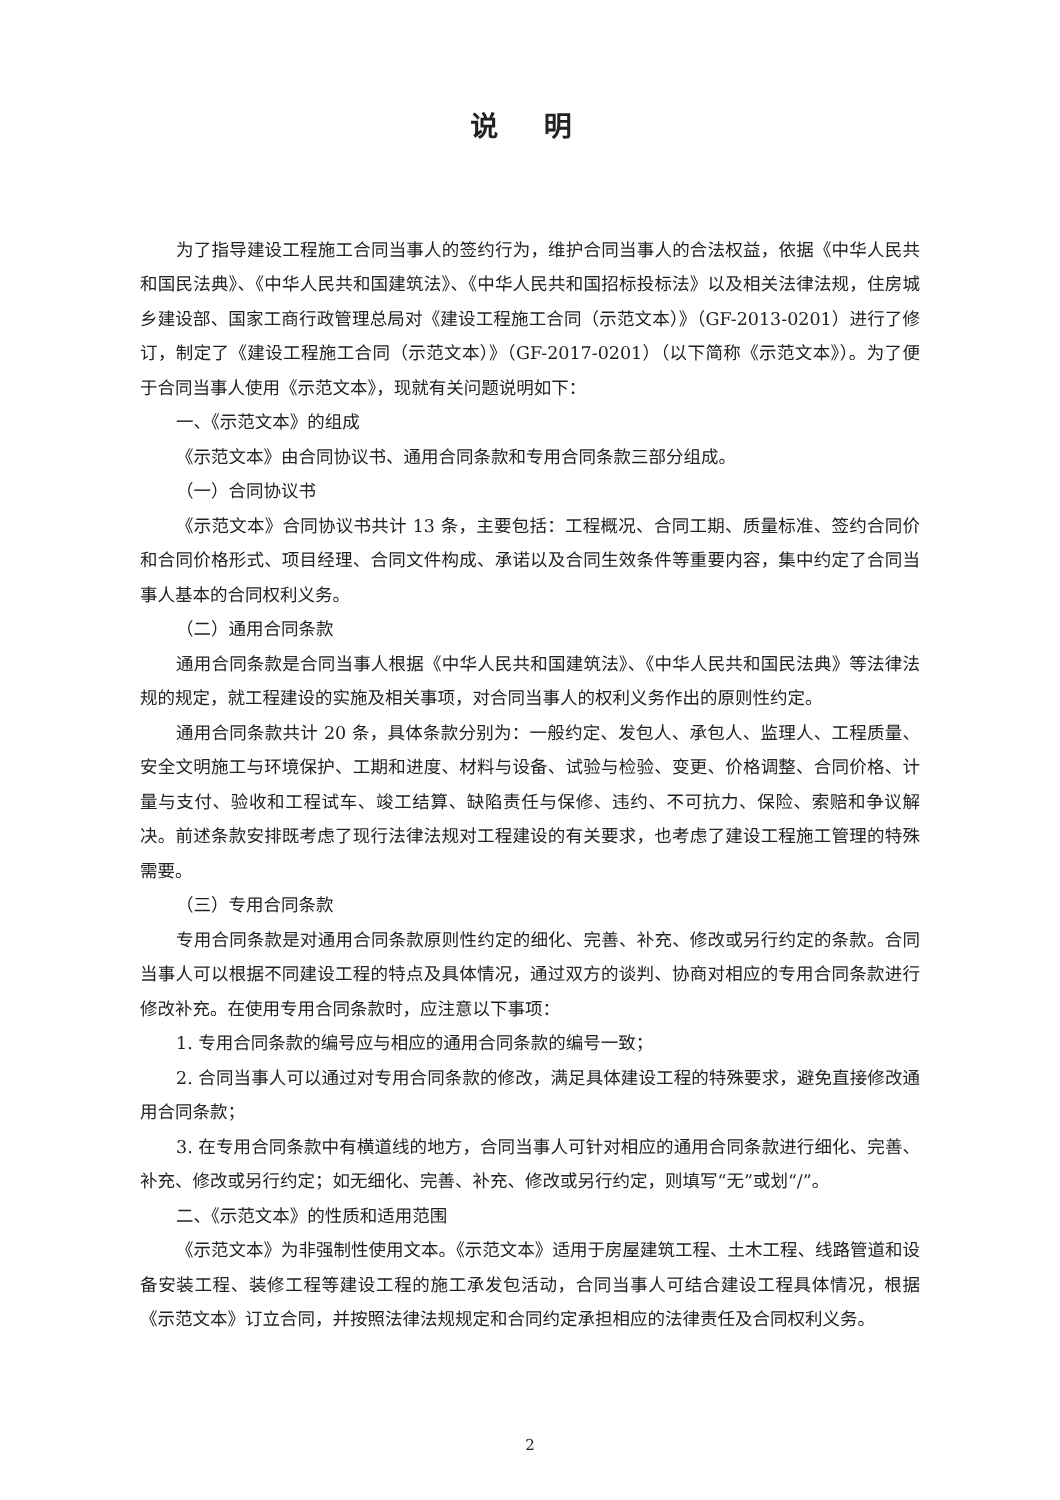说 明
为了指导建设工程施工合同当事人的签约行为，维护合同当事人的合法权益，依据《中华人民共和国民法典》、《中华人民共和国建筑法》、《中华人民共和国招标投标法》以及相关法律法规，住房城乡建设部、国家工商行政管理总局对《建设工程施工合同（示范文本）》（GF-2013-0201）进行了修订，制定了《建设工程施工合同（示范文本）》（GF-2017-0201）（以下简称《示范文本》）。为了便于合同当事人使用《示范文本》，现就有关问题说明如下：
一、《示范文本》的组成
《示范文本》由合同协议书、通用合同条款和专用合同条款三部分组成。
（一）合同协议书
《示范文本》合同协议书共计 13 条，主要包括：工程概况、合同工期、质量标准、签约合同价和合同价格形式、项目经理、合同文件构成、承诺以及合同生效条件等重要内容，集中约定了合同当事人基本的合同权利义务。
（二）通用合同条款
通用合同条款是合同当事人根据《中华人民共和国建筑法》、《中华人民共和国民法典》等法律法规的规定，就工程建设的实施及相关事项，对合同当事人的权利义务作出的原则性约定。
通用合同条款共计 20 条，具体条款分别为：一般约定、发包人、承包人、监理人、工程质量、安全文明施工与环境保护、工期和进度、材料与设备、试验与检验、变更、价格调整、合同价格、计量与支付、验收和工程试车、竣工结算、缺陷责任与保修、违约、不可抗力、保险、索赔和争议解决。前述条款安排既考虑了现行法律法规对工程建设的有关要求，也考虑了建设工程施工管理的特殊需要。
（三）专用合同条款
专用合同条款是对通用合同条款原则性约定的细化、完善、补充、修改或另行约定的条款。合同当事人可以根据不同建设工程的特点及具体情况，通过双方的谈判、协商对相应的专用合同条款进行修改补充。在使用专用合同条款时，应注意以下事项：
1. 专用合同条款的编号应与相应的通用合同条款的编号一致；
2. 合同当事人可以通过对专用合同条款的修改，满足具体建设工程的特殊要求，避免直接修改通用合同条款；
3. 在专用合同条款中有横道线的地方，合同当事人可针对相应的通用合同条款进行细化、完善、补充、修改或另行约定；如无细化、完善、补充、修改或另行约定，则填写“无”或划“/”。
二、《示范文本》的性质和适用范围
《示范文本》为非强制性使用文本。《示范文本》适用于房屋建筑工程、土木工程、线路管道和设备安装工程、装修工程等建设工程的施工承发包活动，合同当事人可结合建设工程具体情况，根据《示范文本》订立合同，并按照法律法规规定和合同约定承担相应的法律责任及合同权利义务。
2